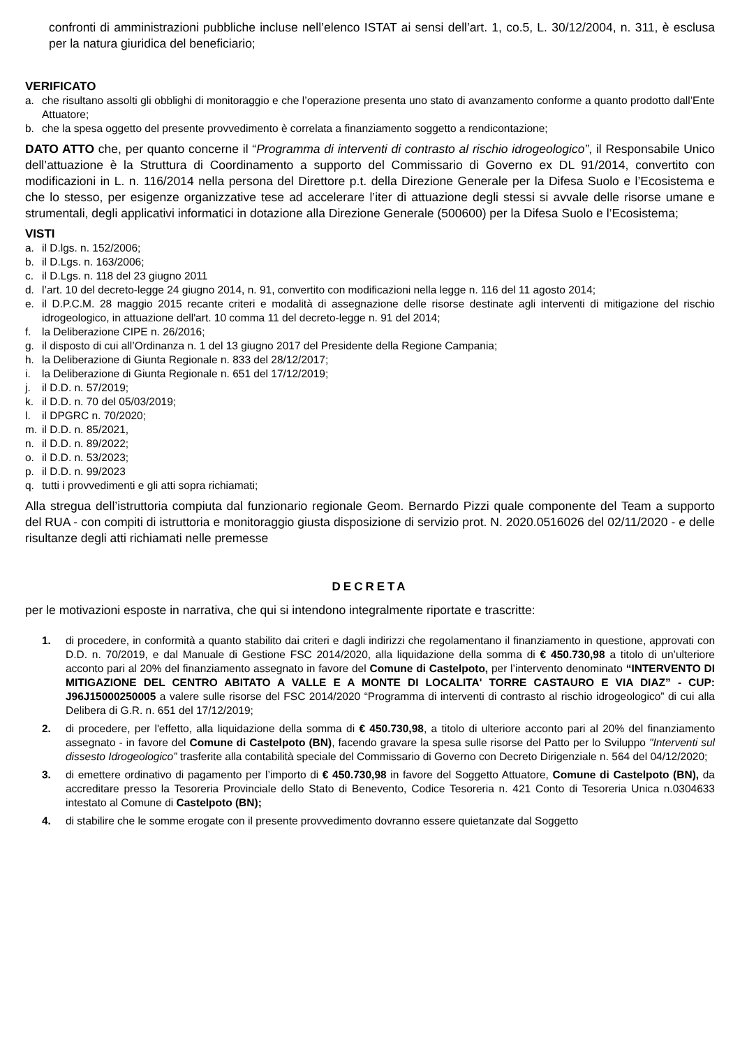confronti di amministrazioni pubbliche incluse nell’elenco ISTAT ai sensi dell’art. 1, co.5, L. 30/12/2004, n. 311, è esclusa per la natura giuridica del beneficiario;
VERIFICATO
a. che risultano assolti gli obblighi di monitoraggio e che l’operazione presenta uno stato di avanzamento conforme a quanto prodotto dall’Ente Attuatore;
b. che la spesa oggetto del presente provvedimento è correlata a finanziamento soggetto a rendicontazione;
DATO ATTO che, per quanto concerne il “Programma di interventi di contrasto al rischio idrogeologico”, il Responsabile Unico dell’attuazione è la Struttura di Coordinamento a supporto del Commissario di Governo ex DL 91/2014, convertito con modificazioni in L. n. 116/2014 nella persona del Direttore p.t. della Direzione Generale per la Difesa Suolo e l’Ecosistema e che lo stesso, per esigenze organizzative tese ad accelerare l’iter di attuazione degli stessi si avvale delle risorse umane e strumentali, degli applicativi informatici in dotazione alla Direzione Generale (500600) per la Difesa Suolo e l’Ecosistema;
VISTI
a. il D.lgs. n. 152/2006;
b. il D.Lgs. n. 163/2006;
c. il D.Lgs. n. 118 del 23 giugno 2011
d. l’art. 10 del decreto-legge 24 giugno 2014, n. 91, convertito con modificazioni nella legge n. 116 del 11 agosto 2014;
e. il D.P.C.M. 28 maggio 2015 recante criteri e modalità di assegnazione delle risorse destinate agli interventi di mitigazione del rischio idrogeologico, in attuazione dell'art. 10 comma 11 del decreto-legge n. 91 del 2014;
f. la Deliberazione CIPE n. 26/2016;
g. il disposto di cui all’Ordinanza n. 1 del 13 giugno 2017 del Presidente della Regione Campania;
h. la Deliberazione di Giunta Regionale n. 833 del 28/12/2017;
i. la Deliberazione di Giunta Regionale n. 651 del 17/12/2019;
j. il D.D. n. 57/2019;
k. il D.D. n. 70 del 05/03/2019;
l. il DPGRC n. 70/2020;
m. il D.D. n. 85/2021,
n. il D.D. n. 89/2022;
o. il D.D. n. 53/2023;
p. il D.D. n. 99/2023
q. tutti i provvedimenti e gli atti sopra richiamati;
Alla stregua dell’istruttoria compiuta dal funzionario regionale Geom. Bernardo Pizzi quale componente del Team a supporto del RUA - con compiti di istruttoria e monitoraggio giusta disposizione di servizio prot. N. 2020.0516026 del 02/11/2020 - e delle risultanze degli atti richiamati nelle premesse
DECRETA
per le motivazioni esposte in narrativa, che qui si intendono integralmente riportate e trascritte:
1. di procedere, in conformità a quanto stabilito dai criteri e dagli indirizzi che regolamentano il finanziamento in questione, approvati con D.D. n. 70/2019, e dal Manuale di Gestione FSC 2014/2020, alla liquidazione della somma di € 450.730,98 a titolo di un’ulteriore acconto pari al 20% del finanziamento assegnato in favore del Comune di Castelpoto, per l’intervento denominato “INTERVENTO DI MITIGAZIONE DEL CENTRO ABITATO A VALLE E A MONTE DI LOCALITA' TORRE CASTAURO E VIA DIAZ” - CUP: J96J15000250005 a valere sulle risorse del FSC 2014/2020 “Programma di interventi di contrasto al rischio idrogeologico” di cui alla Delibera di G.R. n. 651 del 17/12/2019;
2. di procedere, per l'effetto, alla liquidazione della somma di € 450.730,98, a titolo di ulteriore acconto pari al 20% del finanziamento assegnato - in favore del Comune di Castelpoto (BN), facendo gravare la spesa sulle risorse del Patto per lo Sviluppo "Interventi sul dissesto Idrogeologico” trasferite alla contabilità speciale del Commissario di Governo con Decreto Dirigenziale n. 564 del 04/12/2020;
3. di emettere ordinativo di pagamento per l’importo di € 450.730,98 in favore del Soggetto Attuatore, Comune di Castelpoto (BN), da accreditare presso la Tesoreria Provinciale dello Stato di Benevento, Codice Tesoreria n. 421 Conto di Tesoreria Unica n.0304633 intestato al Comune di Castelpoto (BN);
4. di stabilire che le somme erogate con il presente provvedimento dovranno essere quietanzate dal Soggetto